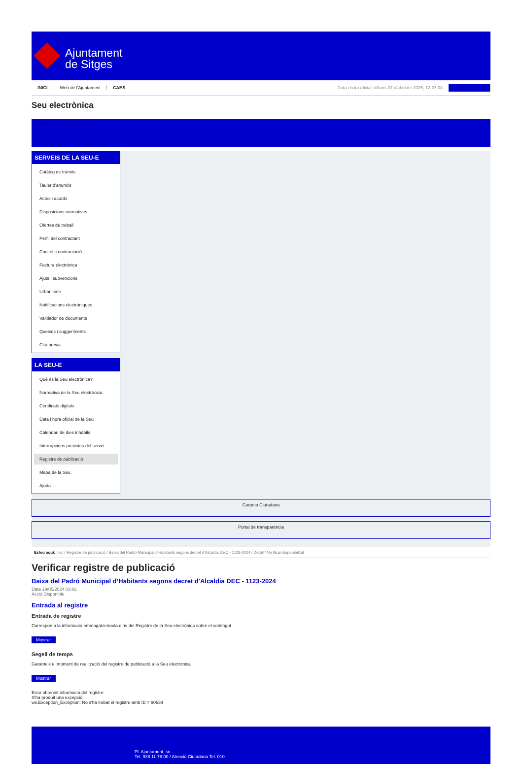Ajuntament
de Sitges
INICI Web de l'Ajuntament CAES Data i hora oficial: dilluns 07 d'abril de 2025, 12:37:08 Sincronitzar
Seu electrònica
Obtenir còpia autèntica
SERVEIS DE LA SEU-E
Catàleg de tràmits
Tauler d'anuncis
Actes i acords
Disposicions normatives
Ofertes de treball
Perfil del contractant
Codi ètic contractació
Factura electrònica
Ajuts i subvencions
Urbanisme
Notificacions electròniques
Validador de documents
Queixes i suggeriments
Cita prèvia
LA SEU-E
Què és la Seu electrònica?
Normativa de la Seu electrònica
Certificats digitals
Data i hora oficial de la Seu
Calendari de dies inhàbils
Interrupcions previstes del servei
Registre de publicació
Mapa de la Seu
Ajuda
Carpeta Ciutadana
Portal de transparència
Esteu aquí: Inici / Registre de publicació / Baixa del Padró Municipal d'Habitants segons decret d'Alcaldia DEC - 1123-2024 / Detall / Verificar disponibilitat
Verificar registre de publicació
Baixa del Padró Municipal d’Habitants segons decret d'Alcaldia DEC - 1123-2024
Data 19/05/2024 03:02
Acció Disponible
Entrada al registre
Entrada de registre
Correspon a la informació emmagatzemada dins del Registre de la Seu electrònica sobre el contingut
Mostrar
Segell de temps
Garanteix el moment de realització del registre de publicació a la Seu electrònica
Mostrar
Error obtenint informació del registre:
S'ha produit una excepció
ws.Exception_Exception: No s'ha trobat el registre amb ID = 90634
Pl. Ajuntament, sn.
Tel. 938 11 76 00 / Atenció Ciutadana Tel. 010